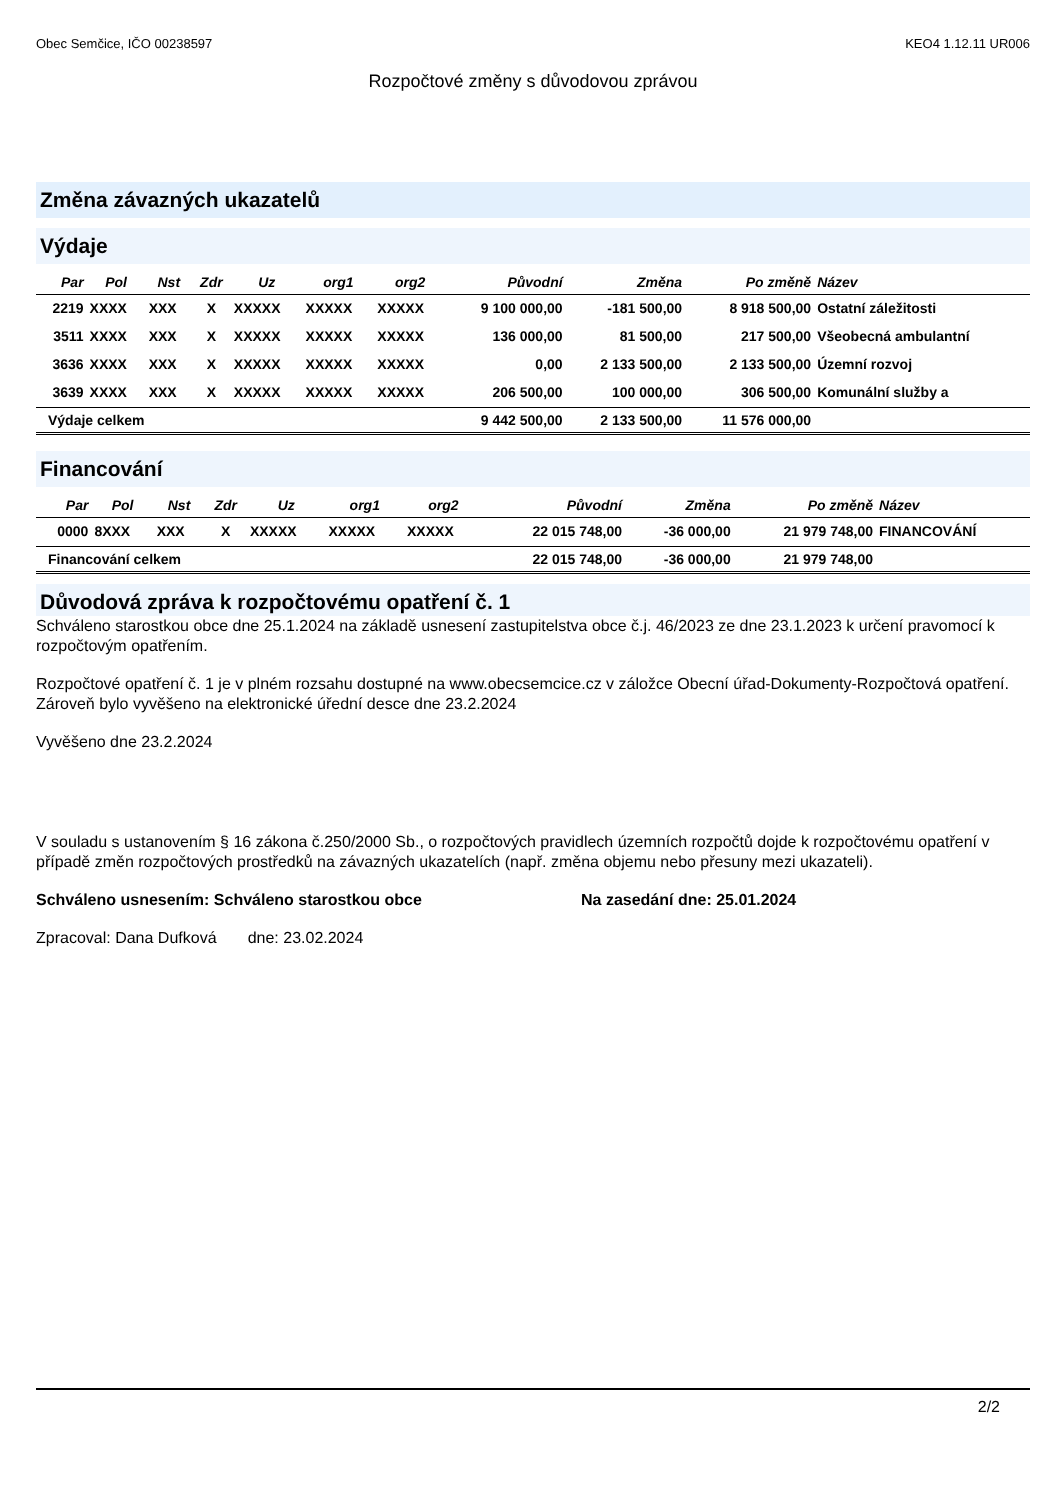Obec Semčice, IČO 00238597 KEO4 1.12.11 UR006
Rozpočtové změny s důvodovou zprávou
Změna závazných ukazatelů
Výdaje
| Par | Pol | Nst | Zdr | Uz | org1 | org2 | Původní | Změna | Po změně | Název |
| --- | --- | --- | --- | --- | --- | --- | --- | --- | --- | --- |
| 2219 | XXXX | XXX | X | XXXXX | XXXXX | XXXXX | 9 100 000,00 | -181 500,00 | 8 918 500,00 | Ostatní záležitosti |
| 3511 | XXXX | XXX | X | XXXXX | XXXXX | XXXXX | 136 000,00 | 81 500,00 | 217 500,00 | Všeobecná ambulantní |
| 3636 | XXXX | XXX | X | XXXXX | XXXXX | XXXXX | 0,00 | 2 133 500,00 | 2 133 500,00 | Územní rozvoj |
| 3639 | XXXX | XXX | X | XXXXX | XXXXX | XXXXX | 206 500,00 | 100 000,00 | 306 500,00 | Komunální služby a |
| Výdaje celkem | | | | | | | 9 442 500,00 | 2 133 500,00 | 11 576 000,00 | |
Financování
| Par | Pol | Nst | Zdr | Uz | org1 | org2 | Původní | Změna | Po změně | Název |
| --- | --- | --- | --- | --- | --- | --- | --- | --- | --- | --- |
| 0000 | 8XXX | XXX | X | XXXXX | XXXXX | XXXXX | 22 015 748,00 | -36 000,00 | 21 979 748,00 | FINANCOVÁNÍ |
| Financování celkem | | | | | | | 22 015 748,00 | -36 000,00 | 21 979 748,00 | |
Důvodová zpráva k rozpočtovému opatření č. 1
Schváleno starostkou obce dne 25.1.2024 na základě usnesení zastupitelstva obce č.j. 46/2023 ze dne 23.1.2023 k určení pravomocí k rozpočtovým opatřením.
Rozpočtové opatření č. 1 je v plném rozsahu dostupné na www.obecsemcice.cz v záložce Obecní úřad-Dokumenty-Rozpočtová opatření.
Zároveň bylo vyvěšeno na elektronické úřední desce dne 23.2.2024
Vyvěšeno dne 23.2.2024
V souladu s ustanovením § 16 zákona č.250/2000 Sb., o rozpočtových pravidlech územních rozpočtů dojde k rozpočtovému opatření v případě změn rozpočtových prostředků na závazných ukazatelích (např. změna objemu nebo přesuny mezi ukazateli).
Schváleno usnesením: Schváleno starostkou obce Na zasedání dne: 25.01.2024
Zpracoval: Dana Dufková dne: 23.02.2024
2/2